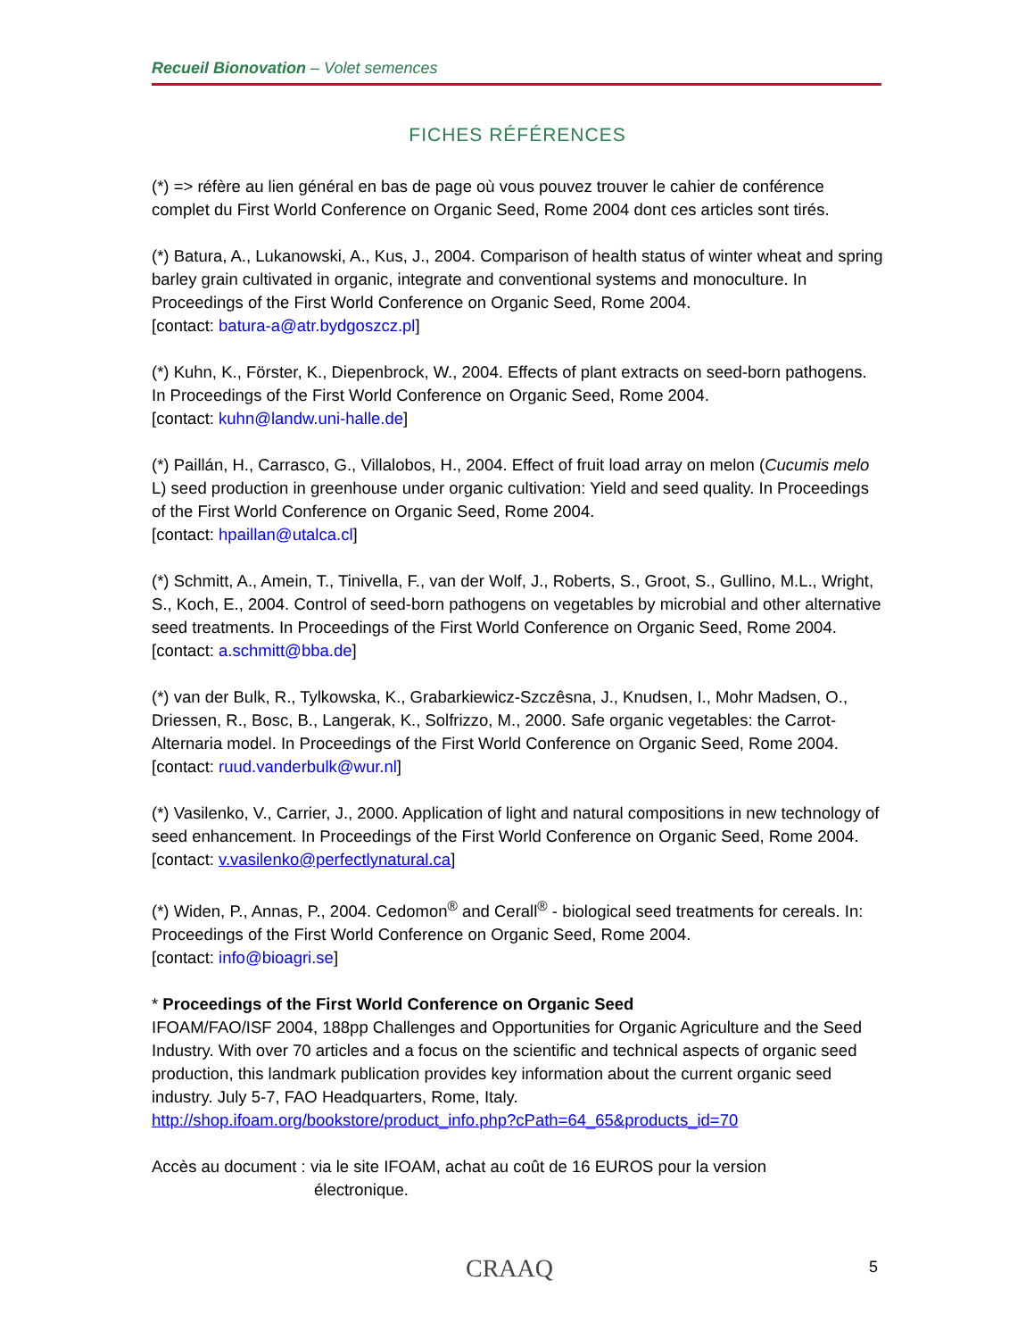Recueil Bionovation – Volet semences
FICHES RÉFÉRENCES
(*) => réfère au lien général en bas de page où vous pouvez trouver le cahier de conférence complet du First World Conference on Organic Seed, Rome 2004 dont ces articles sont tirés.
(*) Batura, A., Lukanowski, A., Kus, J., 2004. Comparison of health status of winter wheat and spring barley grain cultivated in organic, integrate and conventional systems and monoculture. In Proceedings of the First World Conference on Organic Seed, Rome 2004.
[contact: batura-a@atr.bydgoszcz.pl]
(*) Kuhn, K., Förster, K., Diepenbrock, W., 2004. Effects of plant extracts on seed-born pathogens. In Proceedings of the First World Conference on Organic Seed, Rome 2004.
[contact: kuhn@landw.uni-halle.de]
(*) Paillán, H., Carrasco, G., Villalobos, H., 2004. Effect of fruit load array on melon (Cucumis melo L) seed production in greenhouse under organic cultivation: Yield and seed quality. In Proceedings of the First World Conference on Organic Seed, Rome 2004.
[contact: hpaillan@utalca.cl]
(*) Schmitt, A., Amein, T., Tinivella, F., van der Wolf, J., Roberts, S., Groot, S., Gullino, M.L., Wright, S., Koch, E., 2004. Control of seed-born pathogens on vegetables by microbial and other alternative seed treatments. In Proceedings of the First World Conference on Organic Seed, Rome 2004. [contact: a.schmitt@bba.de]
(*) van der Bulk, R., Tylkowska, K., Grabarkiewicz-Szczêsna, J., Knudsen, I., Mohr Madsen, O., Driessen, R., Bosc, B., Langerak, K., Solfrizzo, M., 2000. Safe organic vegetables: the Carrot-Alternaria model. In Proceedings of the First World Conference on Organic Seed, Rome 2004.
[contact: ruud.vanderbulk@wur.nl]
(*) Vasilenko, V., Carrier, J., 2000. Application of light and natural compositions in new technology of seed enhancement. In Proceedings of the First World Conference on Organic Seed, Rome 2004. [contact: v.vasilenko@perfectlynatural.ca]
(*) Widen, P., Annas, P., 2004. Cedomon<sup>®</sup> and Cerall<sup>®</sup> - biological seed treatments for cereals. In: Proceedings of the First World Conference on Organic Seed, Rome 2004.
[contact: info@bioagri.se]
* Proceedings of the First World Conference on Organic Seed
IFOAM/FAO/ISF 2004, 188pp Challenges and Opportunities for Organic Agriculture and the Seed Industry. With over 70 articles and a focus on the scientific and technical aspects of organic seed production, this landmark publication provides key information about the current organic seed industry. July 5-7, FAO Headquarters, Rome, Italy.
http://shop.ifoam.org/bookstore/product_info.php?cPath=64_65&products_id=70
Accès au document : via le site IFOAM, achat au coût de 16 EUROS pour la version
électronique.
CRAAQ 5